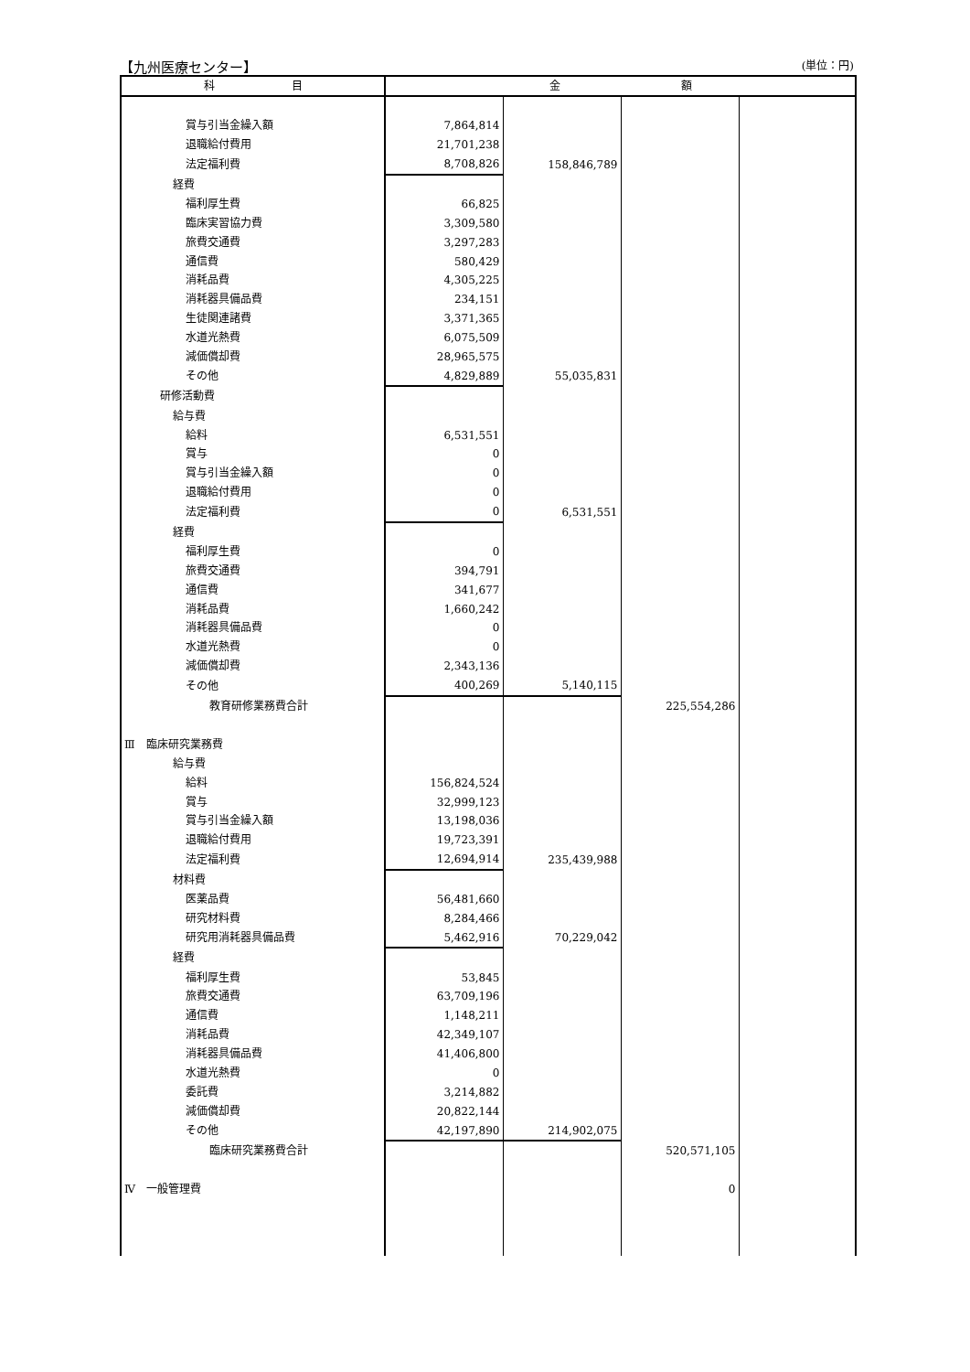【九州医療センター】 (単位：円)
| 科 目 | 金 額 | | | |
| --- | --- | --- | --- | --- |
| 賞与引当金繰入額 | 7,864,814 | | | |
| 退職給付費用 | 21,701,238 | | | |
| 法定福利費 | 8,708,826 | 158,846,789 | | |
| 経費 | | | | |
| 福利厚生費 | 66,825 | | | |
| 臨床実習協力費 | 3,309,580 | | | |
| 旅費交通費 | 3,297,283 | | | |
| 通信費 | 580,429 | | | |
| 消耗品費 | 4,305,225 | | | |
| 消耗器具備品費 | 234,151 | | | |
| 生徒関連諸費 | 3,371,365 | | | |
| 水道光熱費 | 6,075,509 | | | |
| 減価償却費 | 28,965,575 | | | |
| その他 | 4,829,889 | 55,035,831 | | |
| 研修活動費 | | | | |
| 給与費 | | | | |
| 給料 | 6,531,551 | | | |
| 賞与 | 0 | | | |
| 賞与引当金繰入額 | 0 | | | |
| 退職給付費用 | 0 | | | |
| 法定福利費 | 0 | 6,531,551 | | |
| 経費 | | | | |
| 福利厚生費 | 0 | | | |
| 旅費交通費 | 394,791 | | | |
| 通信費 | 341,677 | | | |
| 消耗品費 | 1,660,242 | | | |
| 消耗器具備品費 | 0 | | | |
| 水道光熱費 | 0 | | | |
| 減価償却費 | 2,343,136 | | | |
| その他 | 400,269 | 5,140,115 | | |
| 教育研修業務費合計 | | | 225,554,286 | |
| Ⅲ 臨床研究業務費 | | | | |
| 給与費 | | | | |
| 給料 | 156,824,524 | | | |
| 賞与 | 32,999,123 | | | |
| 賞与引当金繰入額 | 13,198,036 | | | |
| 退職給付費用 | 19,723,391 | | | |
| 法定福利費 | 12,694,914 | 235,439,988 | | |
| 材料費 | | | | |
| 医薬品費 | 56,481,660 | | | |
| 研究材料費 | 8,284,466 | | | |
| 研究用消耗器具備品費 | 5,462,916 | 70,229,042 | | |
| 経費 | | | | |
| 福利厚生費 | 53,845 | | | |
| 旅費交通費 | 63,709,196 | | | |
| 通信費 | 1,148,211 | | | |
| 消耗品費 | 42,349,107 | | | |
| 消耗器具備品費 | 41,406,800 | | | |
| 水道光熱費 | 0 | | | |
| 委託費 | 3,214,882 | | | |
| 減価償却費 | 20,822,144 | | | |
| その他 | 42,197,890 | 214,902,075 | | |
| 臨床研究業務費合計 | | | 520,571,105 | |
| Ⅳ 一般管理費 | | | 0 | |